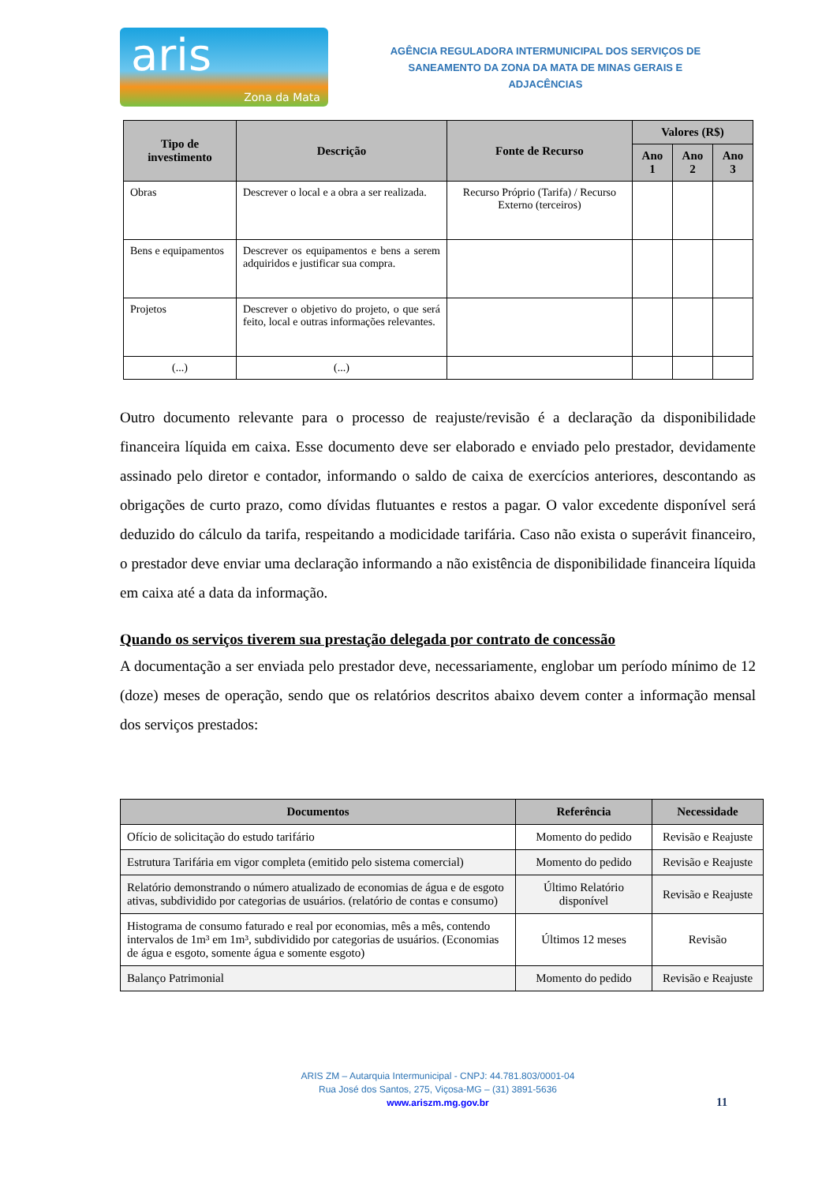aris
Zona da Mata
AGÊNCIA REGULADORA INTERMUNICIPAL DOS SERVIÇOS DE
SANEAMENTO DA ZONA DA MATA DE MINAS GERAIS E ADJACÊNCIAS
| Tipo de investimento | Descrição | Fonte de Recurso | Valores (R$) | | |
| --- | --- | --- | --- | --- | --- |
| | | | Ano 1 | Ano 2 | Ano 3 |
| Obras | Descrever o local e a obra a ser realizada. | Recurso Próprio (Tarifa) / Recurso Externo (terceiros) | | | |
| Bens e equipamentos | Descrever os equipamentos e bens a serem adquiridos e justificar sua compra. | | | | |
| Projetos | Descrever o objetivo do projeto, o que será feito, local e outras informações relevantes. | | | | |
| (...) | (...) | | | | |
Outro documento relevante para o processo de reajuste/revisão é a declaração da disponibilidade financeira líquida em caixa. Esse documento deve ser elaborado e enviado pelo prestador, devidamente assinado pelo diretor e contador, informando o saldo de caixa de exercícios anteriores, descontando as obrigações de curto prazo, como dívidas flutuantes e restos a pagar. O valor excedente disponível será deduzido do cálculo da tarifa, respeitando a modicidade tarifária. Caso não exista o superávit financeiro, o prestador deve enviar uma declaração informando a não existência de disponibilidade financeira líquida em caixa até a data da informação.
Quando os serviços tiverem sua prestação delegada por contrato de concessão
A documentação a ser enviada pelo prestador deve, necessariamente, englobar um período mínimo de 12 (doze) meses de operação, sendo que os relatórios descritos abaixo devem conter a informação mensal dos serviços prestados:
| Documentos | Referência | Necessidade |
| --- | --- | --- |
| Ofício de solicitação do estudo tarifário | Momento do pedido | Revisão e Reajuste |
| Estrutura Tarifária em vigor completa (emitido pelo sistema comercial) | Momento do pedido | Revisão e Reajuste |
| Relatório demonstrando o número atualizado de economias de água e de esgoto ativas, subdividido por categorias de usuários. (relatório de contas e consumo) | Último Relatório disponível | Revisão e Reajuste |
| Histograma de consumo faturado e real por economias, mês a mês, contendo intervalos de 1m³ em 1m³, subdividido por categorias de usuários. (Economias de água e esgoto, somente água e somente esgoto) | Últimos 12 meses | Revisão |
| Balanço Patrimonial | Momento do pedido | Revisão e Reajuste |
ARIS ZM – Autarquia Intermunicipal - CNPJ: 44.781.803/0001-04
Rua José dos Santos, 275, Viçosa-MG – (31) 3891-5636
www.ariszm.mg.gov.br
11